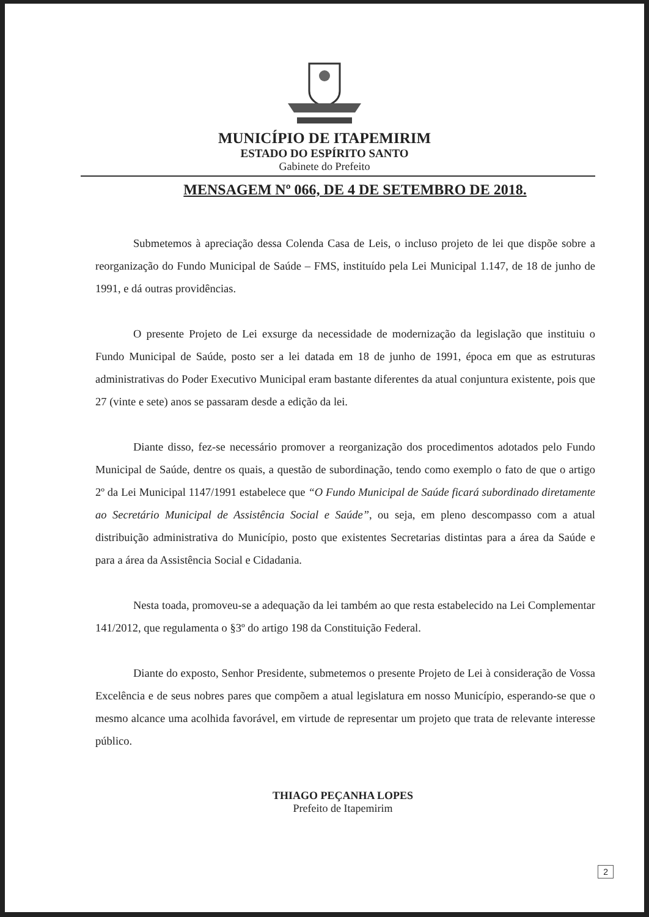MUNICÍPIO DE ITAPEMIRIM
ESTADO DO ESPÍRITO SANTO
Gabinete do Prefeito
MENSAGEM Nº 066, DE 4 DE SETEMBRO DE 2018.
Submetemos à apreciação dessa Colenda Casa de Leis, o incluso projeto de lei que dispõe sobre a reorganização do Fundo Municipal de Saúde – FMS, instituído pela Lei Municipal 1.147, de 18 de junho de 1991, e dá outras providências.
O presente Projeto de Lei exsurge da necessidade de modernização da legislação que instituiu o Fundo Municipal de Saúde, posto ser a lei datada em 18 de junho de 1991, época em que as estruturas administrativas do Poder Executivo Municipal eram bastante diferentes da atual conjuntura existente, pois que 27 (vinte e sete) anos se passaram desde a edição da lei.
Diante disso, fez-se necessário promover a reorganização dos procedimentos adotados pelo Fundo Municipal de Saúde, dentre os quais, a questão de subordinação, tendo como exemplo o fato de que o artigo 2º da Lei Municipal 1147/1991 estabelece que “O Fundo Municipal de Saúde ficará subordinado diretamente ao Secretário Municipal de Assistência Social e Saúde”, ou seja, em pleno descompasso com a atual distribuição administrativa do Município, posto que existentes Secretarias distintas para a área da Saúde e para a área da Assistência Social e Cidadania.
Nesta toada, promoveu-se a adequação da lei também ao que resta estabelecido na Lei Complementar 141/2012, que regulamenta o §3º do artigo 198 da Constituição Federal.
Diante do exposto, Senhor Presidente, submetemos o presente Projeto de Lei à consideração de Vossa Excelência e de seus nobres pares que compõem a atual legislatura em nosso Município, esperando-se que o mesmo alcance uma acolhida favorável, em virtude de representar um projeto que trata de relevante interesse público.
THIAGO PEÇANHA LOPES
Prefeito de Itapemirim
2